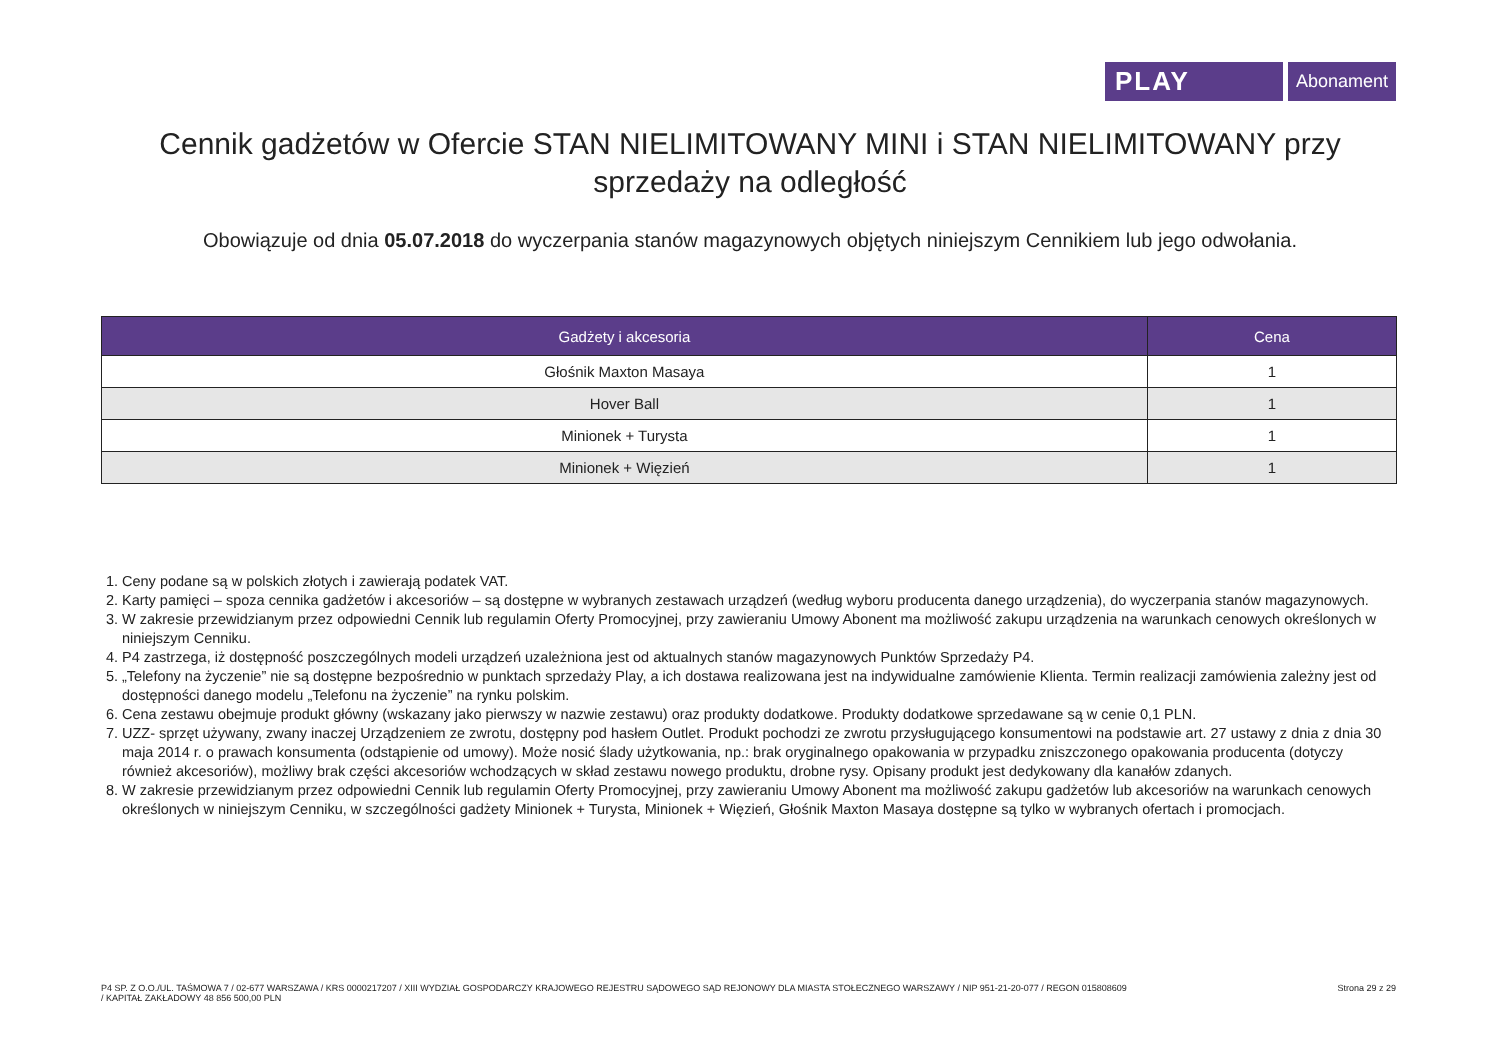PLAY
Abonament
Cennik gadżetów w Ofercie STAN NIELIMITOWANY MINI i STAN NIELIMITOWANY przy sprzedaży na odległość
Obowiązuje od dnia 05.07.2018 do wyczerpania stanów magazynowych objętych niniejszym Cennikiem lub jego odwołania.
| Gadżety i akcesoria | Cena |
| --- | --- |
| Głośnik Maxton Masaya | 1 |
| Hover Ball | 1 |
| Minionek + Turysta | 1 |
| Minionek + Więzień | 1 |
1. Ceny podane są w polskich złotych i zawierają podatek VAT.
2. Karty pamięci – spoza cennika gadżetów i akcesoriów – są dostępne w wybranych zestawach urządzeń (według wyboru producenta danego urządzenia), do wyczerpania stanów magazynowych.
3. W zakresie przewidzianym przez odpowiedni Cennik lub regulamin Oferty Promocyjnej, przy zawieraniu Umowy Abonent ma możliwość zakupu urządzenia na warunkach cenowych określonych w niniejszym Cenniku.
4. P4 zastrzega, iż dostępność poszczególnych modeli urządzeń uzależniona jest od aktualnych stanów magazynowych Punktów Sprzedaży P4.
5. „Telefony na życzenie” nie są dostępne bezpośrednio w punktach sprzedaży Play, a ich dostawa realizowana jest na indywidualne zamówienie Klienta. Termin realizacji zamówienia zależny jest od dostępności danego modelu „Telefonu na życzenie” na rynku polskim.
6. Cena zestawu obejmuje produkt główny (wskazany jako pierwszy w nazwie zestawu) oraz produkty dodatkowe. Produkty dodatkowe sprzedawane są w cenie 0,1 PLN.
7. UZZ- sprzęt używany, zwany inaczej Urządzeniem ze zwrotu, dostępny pod hasłem Outlet. Produkt pochodzi ze zwrotu przysługującego konsumentowi na podstawie art. 27 ustawy z dnia z dnia 30 maja 2014 r. o prawach konsumenta (odstąpienie od umowy). Może nosić ślady użytkowania, np.: brak oryginalnego opakowania w przypadku zniszczonego opakowania producenta (dotyczy również akcesoriów), możliwy brak części akcesoriów wchodzących w skład zestawu nowego produktu, drobne rysy. Opisany produkt jest dedykowany dla kanałów zdanych.
8. W zakresie przewidzianym przez odpowiedni Cennik lub regulamin Oferty Promocyjnej, przy zawieraniu Umowy Abonent ma możliwość zakupu gadżetów lub akcesoriów na warunkach cenowych określonych w niniejszym Cenniku, w szczególności gadżety Minionek + Turysta, Minionek + Więzień, Głośnik Maxton Masaya dostępne są tylko w wybranych ofertach i promocjach.
P4 SP. Z O.O./UL. TAŚMOWA 7 / 02-677 WARSZAWA / KRS 0000217207 / XIII WYDZIAŁ GOSPODARCZY KRAJOWEGO REJESTRU SĄDOWEGO SĄD REJONOWY DLA MIASTA STOŁECZNEGO WARSZAWY / NIP 951-21-20-077 / REGON 015808609
/ KAPITAŁ ZAKŁADOWY 48 856 500,00 PLN
Strona 29 z 29